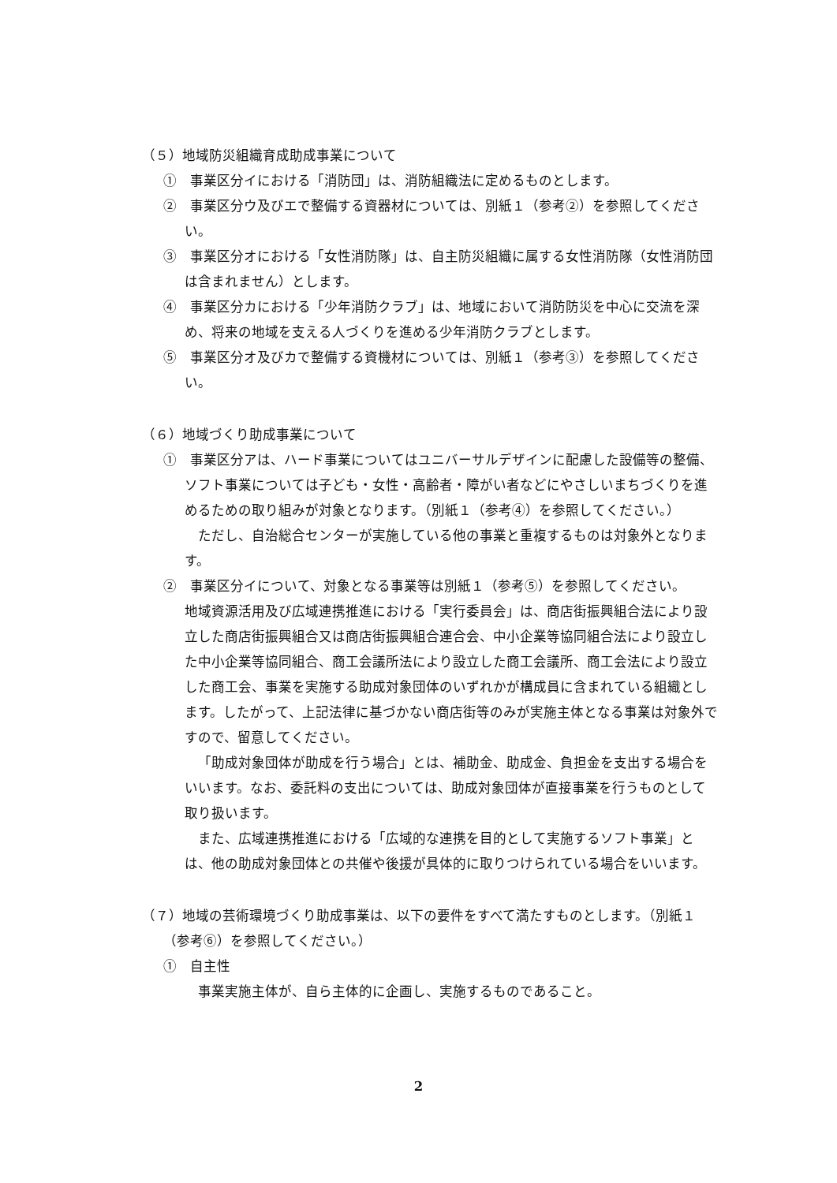（５）地域防災組織育成助成事業について
①　事業区分イにおける「消防団」は、消防組織法に定めるものとします。
②　事業区分ウ及びエで整備する資器材については、別紙１（参考②）を参照してください。
③　事業区分オにおける「女性消防隊」は、自主防災組織に属する女性消防隊（女性消防団は含まれません）とします。
④　事業区分カにおける「少年消防クラブ」は、地域において消防防災を中心に交流を深め、将来の地域を支える人づくりを進める少年消防クラブとします。
⑤　事業区分オ及びカで整備する資機材については、別紙１（参考③）を参照してください。
（６）地域づくり助成事業について
①　事業区分アは、ハード事業についてはユニバーサルデザインに配慮した設備等の整備、ソフト事業については子ども・女性・高齢者・障がい者などにやさしいまちづくりを進めるための取り組みが対象となります。（別紙１（参考④）を参照してください。）
ただし、自治総合センターが実施している他の事業と重複するものは対象外となります。
②　事業区分イについて、対象となる事業等は別紙１（参考⑤）を参照してください。
地域資源活用及び広域連携推進における「実行委員会」は、商店街振興組合法により設立した商店街振興組合又は商店街振興組合連合会、中小企業等協同組合法により設立した中小企業等協同組合、商工会議所法により設立した商工会議所、商工会法により設立した商工会、事業を実施する助成対象団体のいずれかが構成員に含まれている組織とします。したがって、上記法律に基づかない商店街等のみが実施主体となる事業は対象外ですので、留意してください。
「助成対象団体が助成を行う場合」とは、補助金、助成金、負担金を支出する場合をいいます。なお、委託料の支出については、助成対象団体が直接事業を行うものとして取り扱います。
また、広域連携推進における「広域的な連携を目的として実施するソフト事業」とは、他の助成対象団体との共催や後援が具体的に取りつけられている場合をいいます。
（７）地域の芸術環境づくり助成事業は、以下の要件をすべて満たすものとします。（別紙１（参考⑥）を参照してください。）
①　自主性
事業実施主体が、自ら主体的に企画し、実施するものであること。
2